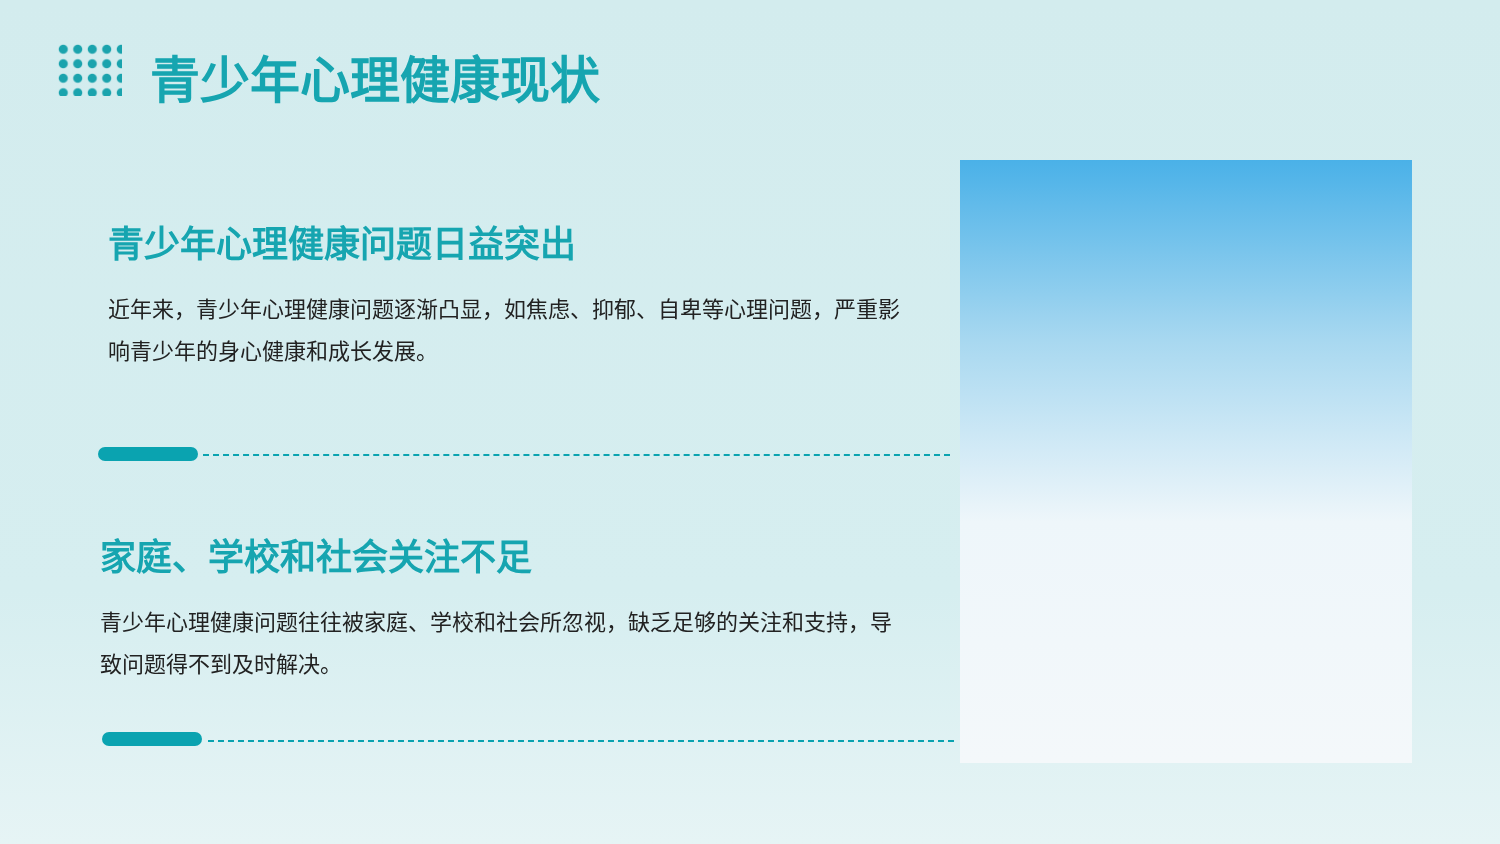青少年心理健康现状
青少年心理健康问题日益突出
近年来，青少年心理健康问题逐渐凸显，如焦虑、抑郁、自卑等心理问题，严重影响青少年的身心健康和成长发展。
家庭、学校和社会关注不足
青少年心理健康问题往往被家庭、学校和社会所忽视，缺乏足够的关注和支持，导致问题得不到及时解决。